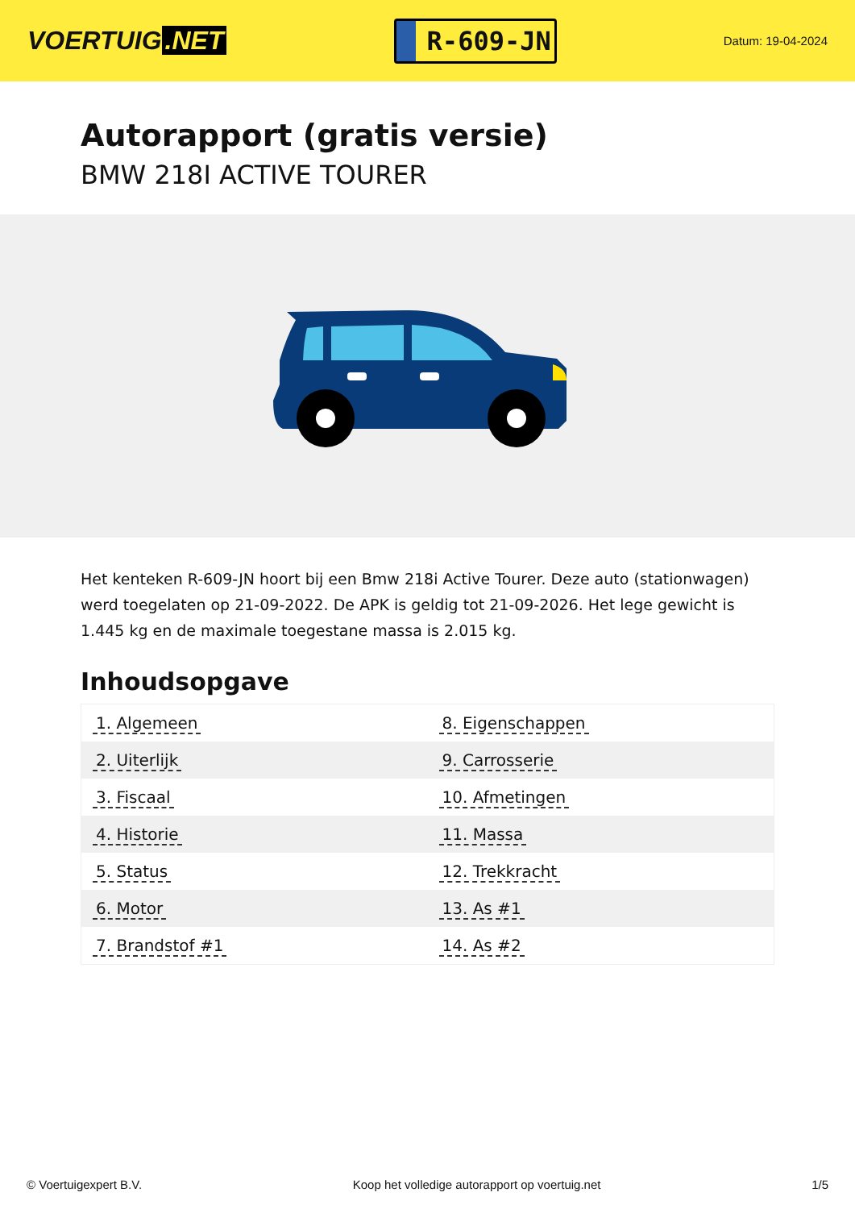VOERTUIG.NET
R-609-JN
Datum: 19-04-2024
Autorapport (gratis versie)
BMW 218I ACTIVE TOURER
Het kenteken R-609-JN hoort bij een Bmw 218i Active Tourer. Deze auto (stationwagen) werd toegelaten op 21-09-2022. De APK is geldig tot 21-09-2026. Het lege gewicht is 1.445 kg en de maximale toegestane massa is 2.015 kg.
Inhoudsopgave
| 1. Algemeen | 8. Eigenschappen |
| 2. Uiterlijk | 9. Carrosserie |
| 3. Fiscaal | 10. Afmetingen |
| 4. Historie | 11. Massa |
| 5. Status | 12. Trekkracht |
| 6. Motor | 13. As #1 |
| 7. Brandstof #1 | 14. As #2 |
© Voertuigexpert B.V. Koop het volledige autorapport op voertuig.net 1/5